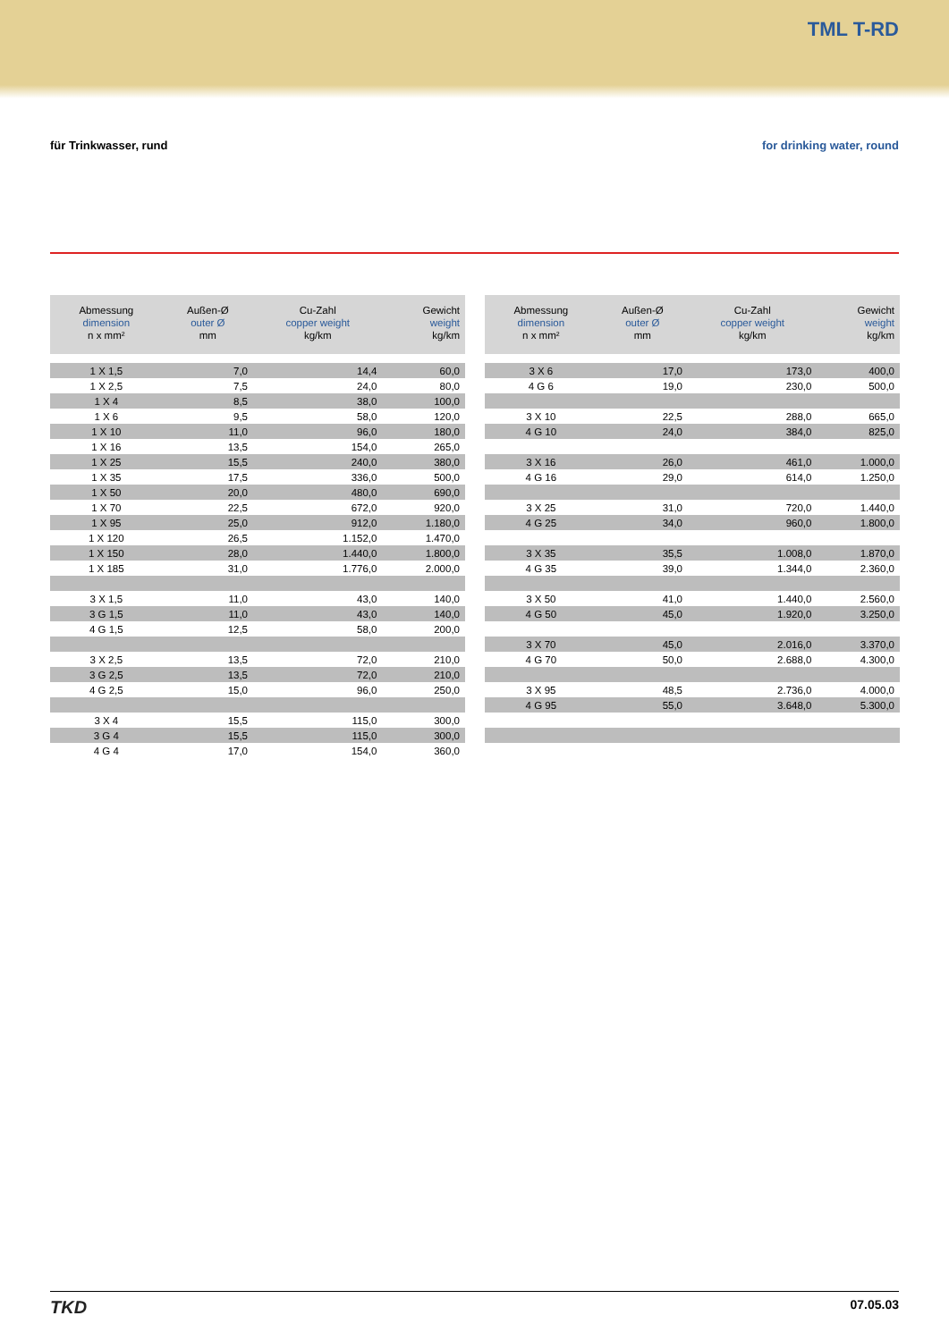TML T-RD
für Trinkwasser, rund for drinking water, round
| Abmessung dimension n x mm² | Außen-Ø outer Ø mm | Cu-Zahl copper weight kg/km | Gewicht weight kg/km |
| --- | --- | --- | --- |
| 1 X 1,5 | 7,0 | 14,4 | 60,0 |
| 1 X 2,5 | 7,5 | 24,0 | 80,0 |
| 1 X 4 | 8,5 | 38,0 | 100,0 |
| 1 X 6 | 9,5 | 58,0 | 120,0 |
| 1 X 10 | 11,0 | 96,0 | 180,0 |
| 1 X 16 | 13,5 | 154,0 | 265,0 |
| 1 X 25 | 15,5 | 240,0 | 380,0 |
| 1 X 35 | 17,5 | 336,0 | 500,0 |
| 1 X 50 | 20,0 | 480,0 | 690,0 |
| 1 X 70 | 22,5 | 672,0 | 920,0 |
| 1 X 95 | 25,0 | 912,0 | 1.180,0 |
| 1 X 120 | 26,5 | 1.152,0 | 1.470,0 |
| 1 X 150 | 28,0 | 1.440,0 | 1.800,0 |
| 1 X 185 | 31,0 | 1.776,0 | 2.000,0 |
| 3 X 1,5 | 11,0 | 43,0 | 140,0 |
| 3 G 1,5 | 11,0 | 43,0 | 140,0 |
| 4 G 1,5 | 12,5 | 58,0 | 200,0 |
| 3 X 2,5 | 13,5 | 72,0 | 210,0 |
| 3 G 2,5 | 13,5 | 72,0 | 210,0 |
| 4 G 2,5 | 15,0 | 96,0 | 250,0 |
| 3 X 4 | 15,5 | 115,0 | 300,0 |
| 3 G 4 | 15,5 | 115,0 | 300,0 |
| 4 G 4 | 17,0 | 154,0 | 360,0 |
| Abmessung dimension n x mm² | Außen-Ø outer Ø mm | Cu-Zahl copper weight kg/km | Gewicht weight kg/km |
| --- | --- | --- | --- |
| 3 X 6 | 17,0 | 173,0 | 400,0 |
| 4 G 6 | 19,0 | 230,0 | 500,0 |
| 3 X 10 | 22,5 | 288,0 | 665,0 |
| 4 G 10 | 24,0 | 384,0 | 825,0 |
| 3 X 16 | 26,0 | 461,0 | 1.000,0 |
| 4 G 16 | 29,0 | 614,0 | 1.250,0 |
| 3 X 25 | 31,0 | 720,0 | 1.440,0 |
| 4 G 25 | 34,0 | 960,0 | 1.800,0 |
| 3 X 35 | 35,5 | 1.008,0 | 1.870,0 |
| 4 G 35 | 39,0 | 1.344,0 | 2.360,0 |
| 3 X 50 | 41,0 | 1.440,0 | 2.560,0 |
| 4 G 50 | 45,0 | 1.920,0 | 3.250,0 |
| 3 X 70 | 45,0 | 2.016,0 | 3.370,0 |
| 4 G 70 | 50,0 | 2.688,0 | 4.300,0 |
| 3 X 95 | 48,5 | 2.736,0 | 4.000,0 |
| 4 G 95 | 55,0 | 3.648,0 | 5.300,0 |
TKD
07.05.03